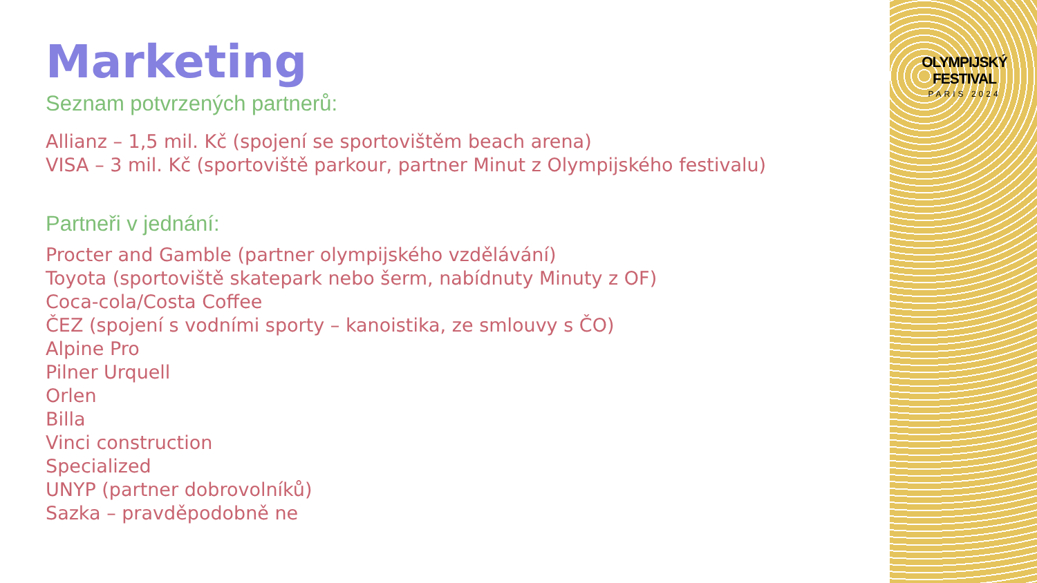OLYMPIJSKÝ FESTIVAL
PARIS 2024
Marketing
Seznam potvrzených partnerů:
Allianz – 1,5 mil. Kč (spojení se sportovištěm beach arena)
VISA – 3 mil. Kč (sportoviště parkour, partner Minut z Olympijského festivalu)
Partneři v jednání:
Procter and Gamble (partner olympijského vzdělávání)
Toyota (sportoviště skatepark nebo šerm, nabídnuty Minuty z OF)
Coca-cola/Costa Coffee
ČEZ (spojení s vodními sporty – kanoistika, ze smlouvy s ČO)
Alpine Pro
Pilner Urquell
Orlen
Billa
Vinci construction
Specialized
UNYP (partner dobrovolníků)
Sazka – pravděpodobně ne